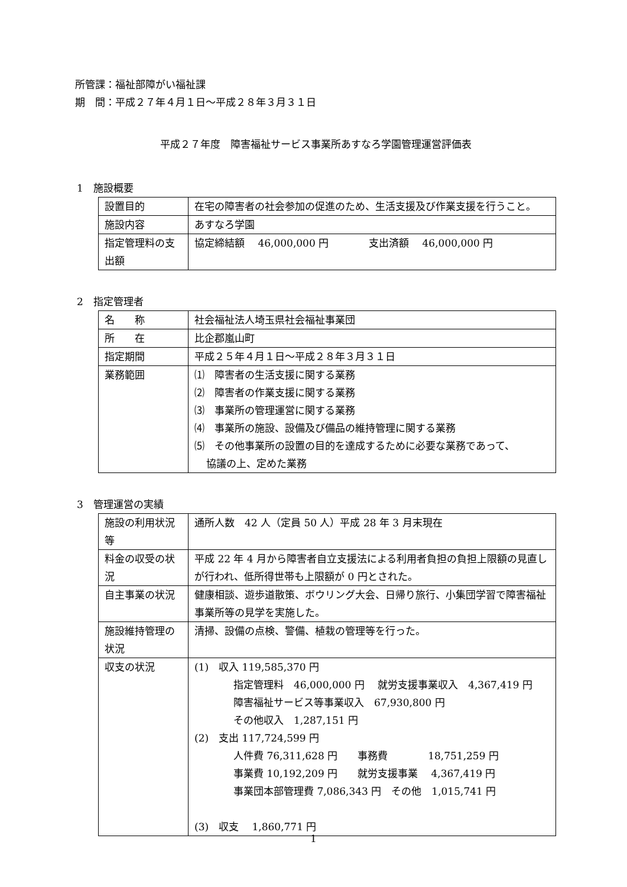所管課：福祉部障がい福祉課
期　間：平成２７年４月１日～平成２８年３月３１日
平成２７年度　障害福祉サービス事業所あすなろ学園管理運営評価表
1　施設概要
| 設置目的 | 在宅の障害者の社会参加の促進のため、生活支援及び作業支援を行うこと。 |
| 施設内容 | あすなろ学園 |
| 指定管理料の支出額 | 協定締結額 46,000,000 円 支出済額 46,000,000 円 |
2　指定管理者
| 名 称 | 社会福祉法人埼玉県社会福祉事業団 |
| 所 在 | 比企郡嵐山町 |
| 指定期間 | 平成２５年４月１日～平成２８年３月３１日 |
| 業務範囲 | ⑴ 障害者の生活支援に関する業務 ⑵ 障害者の作業支援に関する業務 ⑶ 事業所の管理運営に関する業務 ⑷ 事業所の施設、設備及び備品の維持管理に関する業務 ⑸ その他事業所の設置の目的を達成するために必要な業務であって、 協議の上、定めた業務 |
3　管理運営の実績
| 施設の利用状況等 | 通所人数 42 人（定員 50 人）平成 28 年 3 月末現在 |
| 料金の収受の状況 | 平成 22 年 4 月から障害者自立支援法による利用者負担の負担上限額の見直しが行われ、低所得世帯も上限額が 0 円とされた。 |
| 自主事業の状況 | 健康相談、遊歩道散策、ボウリング大会、日帰り旅行、小集団学習で障害福祉事業所等の見学を実施した。 |
| 施設維持管理の状況 | 清掃、設備の点検、警備、植栽の管理等を行った。 |
| 収支の状況 | (1) 収入 119,585,370 円 指定管理料 46,000,000 円 就労支援事業収入 4,367,419 円 障害福祉サービス等事業収入 67,930,800 円 その他収入 1,287,151 円 (2) 支出 117,724,599 円 人件費 76,311,628 円 事務費 18,751,259 円 事業費 10,192,209 円 就労支援事業 4,367,419 円 事業団本部管理費 7,086,343 円 その他 1,015,741 円 (3) 収支 1,860,771 円 |
1